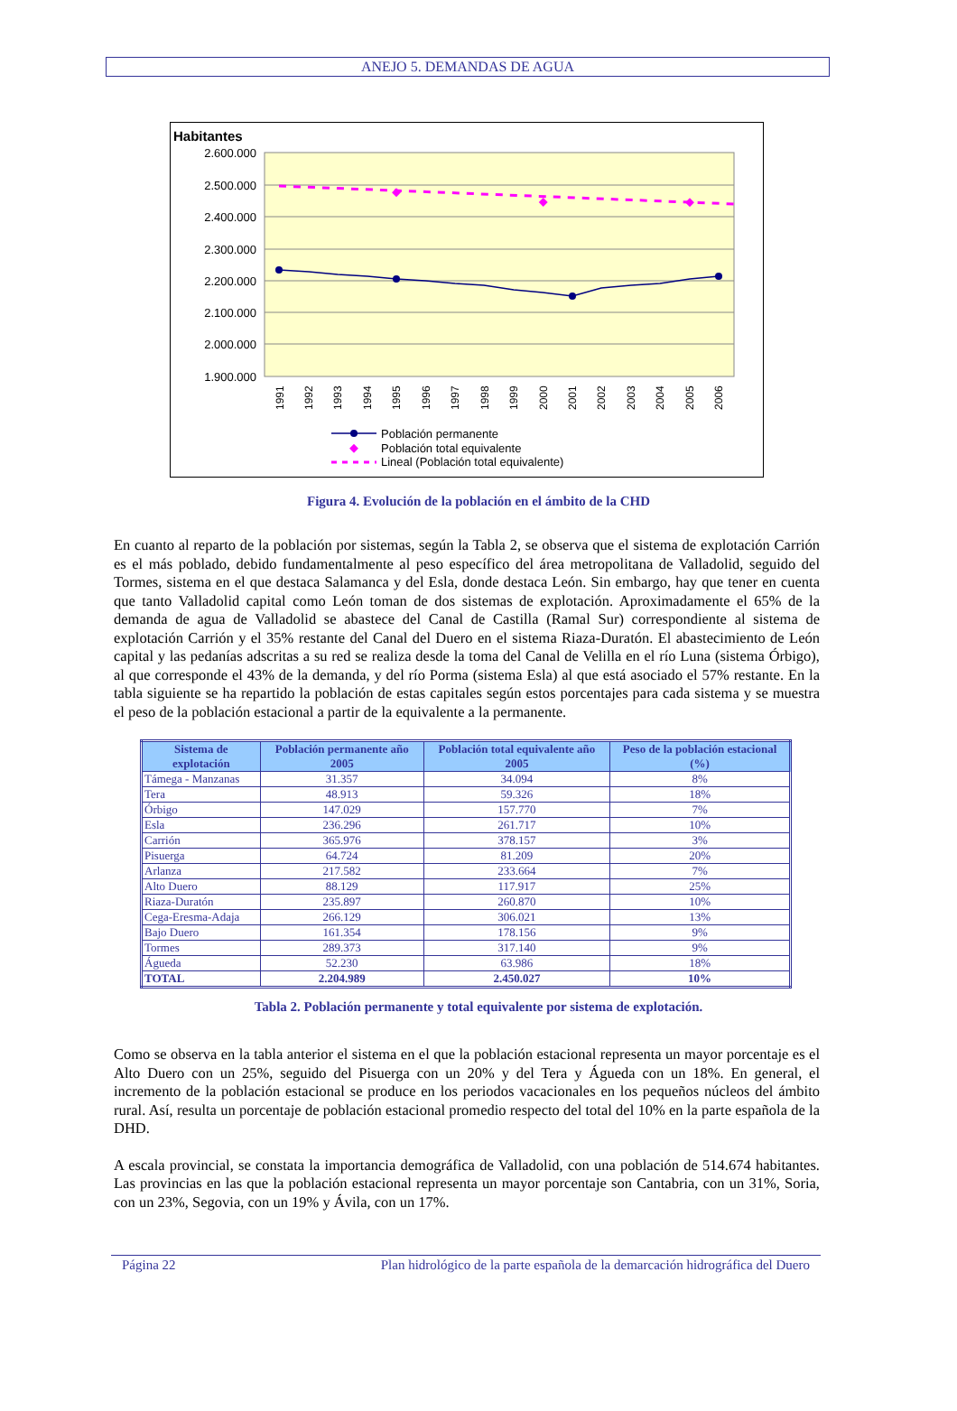ANEJO 5. DEMANDAS DE AGUA
Habitantes
2.600.000
2.500.000
2.400.000
2.300.000
2.200.000
2.100.000
2.000.000
1.900.000
1991
1992
1993
1994
1995
1996
1997
1998
1999
2000
2001
2002
2003
2004
2005
2006
Población permanente
Población total equivalente
Lineal (Población total equivalente)
Figura 4. Evolución de la población en el ámbito de la CHD
En cuanto al reparto de la población por sistemas, según la Tabla 2, se observa que el sistema de explotación Carrión es el más poblado, debido fundamentalmente al peso específico del área metropolitana de Valladolid, seguido del Tormes, sistema en el que destaca Salamanca y del Esla, donde destaca León. Sin embargo, hay que tener en cuenta que tanto Valladolid capital como León toman de dos sistemas de explotación. Aproximadamente el 65% de la demanda de agua de Valladolid se abastece del Canal de Castilla (Ramal Sur) correspondiente al sistema de explotación Carrión y el 35% restante del Canal del Duero en el sistema Riaza-Duratón. El abastecimiento de León capital y las pedanías adscritas a su red se realiza desde la toma del Canal de Velilla en el río Luna (sistema Órbigo), al que corresponde el 43% de la demanda, y del río Porma (sistema Esla) al que está asociado el 57% restante. En la tabla siguiente se ha repartido la población de estas capitales según estos porcentajes para cada sistema y se muestra el peso de la población estacional a partir de la equivalente a la permanente.
| Sistema de explotación | Población permanente año 2005 | Población total equivalente año 2005 | Peso de la población estacional (%) |
| --- | --- | --- | --- |
| Támega - Manzanas | 31.357 | 34.094 | 8% |
| Tera | 48.913 | 59.326 | 18% |
| Órbigo | 147.029 | 157.770 | 7% |
| Esla | 236.296 | 261.717 | 10% |
| Carrión | 365.976 | 378.157 | 3% |
| Pisuerga | 64.724 | 81.209 | 20% |
| Arlanza | 217.582 | 233.664 | 7% |
| Alto Duero | 88.129 | 117.917 | 25% |
| Riaza-Duratón | 235.897 | 260.870 | 10% |
| Cega-Eresma-Adaja | 266.129 | 306.021 | 13% |
| Bajo Duero | 161.354 | 178.156 | 9% |
| Tormes | 289.373 | 317.140 | 9% |
| Águeda | 52.230 | 63.986 | 18% |
| TOTAL | 2.204.989 | 2.450.027 | 10% |
Tabla 2. Población permanente y total equivalente por sistema de explotación.
Como se observa en la tabla anterior el sistema en el que la población estacional representa un mayor porcentaje es el Alto Duero con un 25%, seguido del Pisuerga con un 20% y del Tera y Águeda con un 18%. En general, el incremento de la población estacional se produce en los periodos vacacionales en los pequeños núcleos del ámbito rural. Así, resulta un porcentaje de población estacional promedio respecto del total del 10% en la parte española de la DHD.
A escala provincial, se constata la importancia demográfica de Valladolid, con una población de 514.674 habitantes. Las provincias en las que la población estacional representa un mayor porcentaje son Cantabria, con un 31%, Soria, con un 23%, Segovia, con un 19% y Ávila, con un 17%.
Página 22 Plan hidrológico de la parte española de la demarcación hidrográfica del Duero